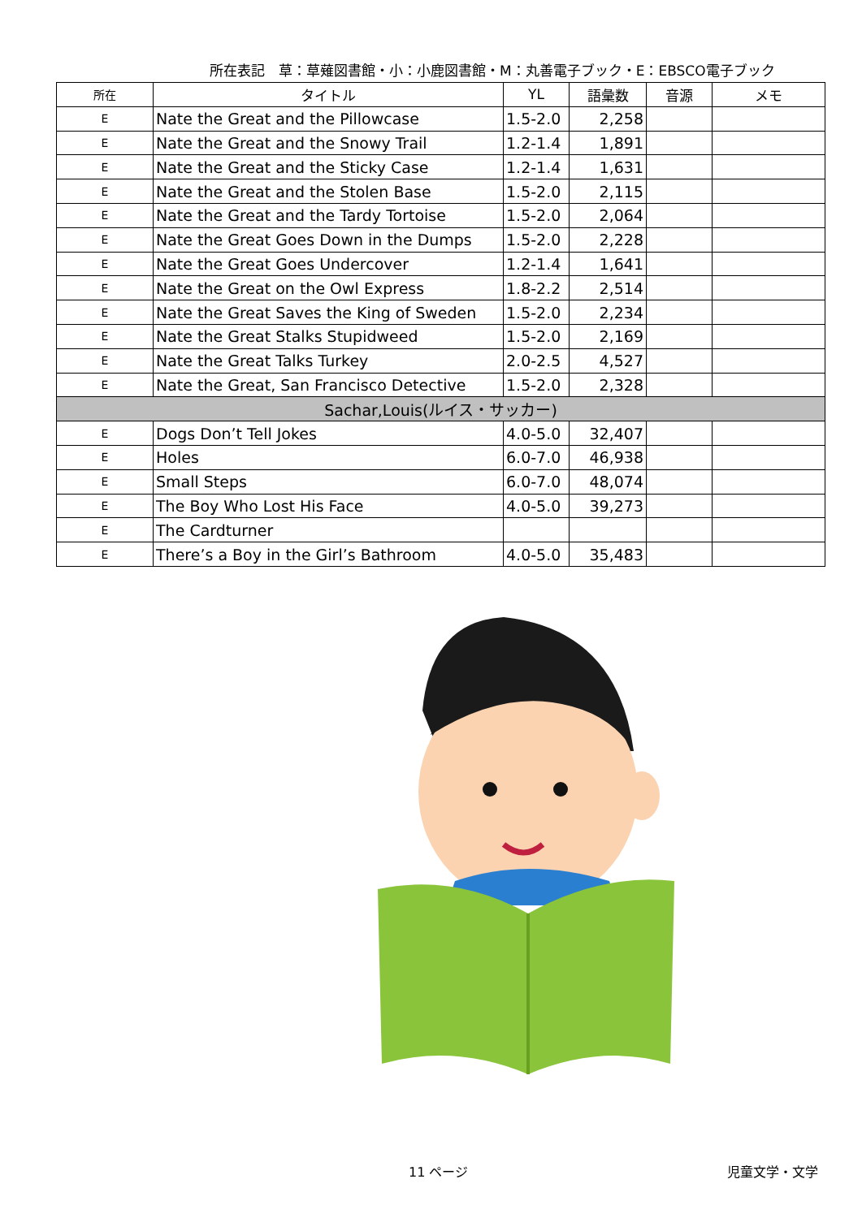所在表記　草：草薙図書館・小：小鹿図書館・M：丸善電子ブック・E：EBSCO電子ブック
| 所在 | タイトル | YL | 語彙数 | 音源 | メモ |
| --- | --- | --- | --- | --- | --- |
| E | Nate the Great and the Pillowcase | 1.5-2.0 | 2,258 | | |
| E | Nate the Great and the Snowy Trail | 1.2-1.4 | 1,891 | | |
| E | Nate the Great and the Sticky Case | 1.2-1.4 | 1,631 | | |
| E | Nate the Great and the Stolen Base | 1.5-2.0 | 2,115 | | |
| E | Nate the Great and the Tardy Tortoise | 1.5-2.0 | 2,064 | | |
| E | Nate the Great Goes Down in the Dumps | 1.5-2.0 | 2,228 | | |
| E | Nate the Great Goes Undercover | 1.2-1.4 | 1,641 | | |
| E | Nate the Great on the Owl Express | 1.8-2.2 | 2,514 | | |
| E | Nate the Great Saves the King of Sweden | 1.5-2.0 | 2,234 | | |
| E | Nate the Great Stalks Stupidweed | 1.5-2.0 | 2,169 | | |
| E | Nate the Great Talks Turkey | 2.0-2.5 | 4,527 | | |
| E | Nate the Great, San Francisco Detective | 1.5-2.0 | 2,328 | | |
| Sachar,Louis(ルイス・サッカー) | | | | | |
| E | Dogs Don’t Tell Jokes | 4.0-5.0 | 32,407 | | |
| E | Holes | 6.0-7.0 | 46,938 | | |
| E | Small Steps | 6.0-7.0 | 48,074 | | |
| E | The Boy Who Lost His Face | 4.0-5.0 | 39,273 | | |
| E | The Cardturner | | | | |
| E | There’s a Boy in the Girl’s Bathroom | 4.0-5.0 | 35,483 | | |
11 ページ 児童文学・文学